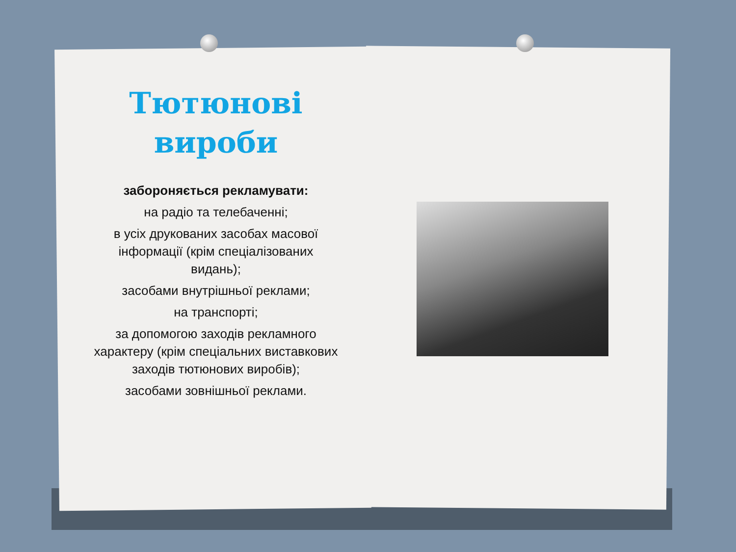Тютюнові вироби
забороняється рекламувати:
на радіо та телебаченні;
в усіх друкованих засобах масової інформації (крім спеціалізованих видань);
засобами внутрішньої реклами;
на транспорті;
за допомогою заходів рекламного характеру (крім спеціальних виставкових заходів тютюнових виробів);
засобами зовнішньої реклами.